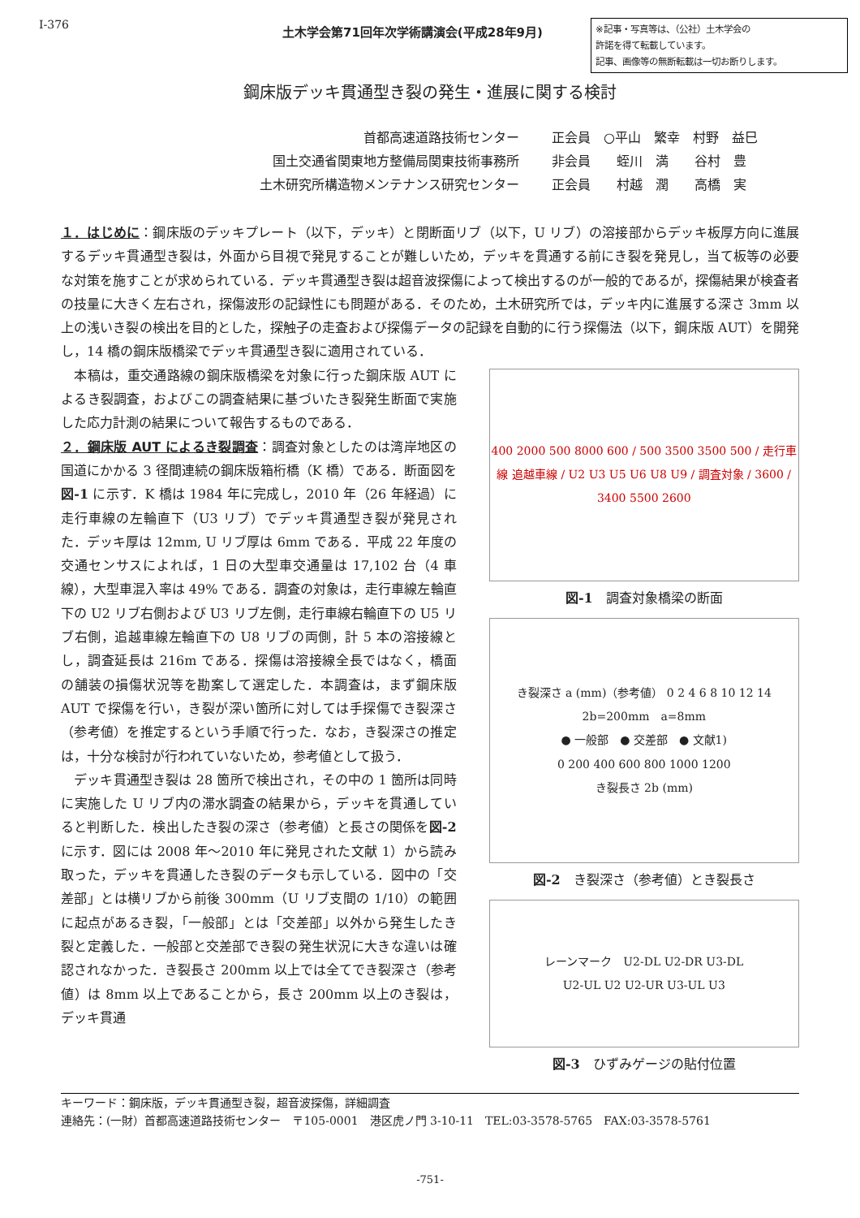Ⅰ-376
土木学会第71回年次学術講演会(平成28年9月)
※記事・写真等は、（公社）土木学会の
許諾を得て転載しています。
記事、画像等の無断転載は一切お断りします。
鋼床版デッキ貫通型き裂の発生・進展に関する検討
首都高速道路技術センター 正会員　○平山　繁幸　村野　益巳
国土交通省関東地方整備局関東技術事務所 非会員　　蛭川　満　　谷村　豊
土木研究所構造物メンテナンス研究センター 正会員　　村越　潤　　高橋　実
１．はじめに：鋼床版のデッキプレート（以下，デッキ）と閉断面リブ（以下，U リブ）の溶接部からデッキ板厚方向に進展するデッキ貫通型き裂は，外面から目視で発見することが難しいため，デッキを貫通する前にき裂を発見し，当て板等の必要な対策を施すことが求められている．デッキ貫通型き裂は超音波探傷によって検出するのが一般的であるが，探傷結果が検査者の技量に大きく左右され，探傷波形の記録性にも問題がある．そのため，土木研究所では，デッキ内に進展する深さ 3mm 以上の浅いき裂の検出を目的とした，探触子の走査および探傷データの記録を自動的に行う探傷法（以下，鋼床版 AUT）を開発し，14 橋の鋼床版橋梁でデッキ貫通型き裂に適用されている．
　本稿は，重交通路線の鋼床版橋梁を対象に行った鋼床版 AUT によるき裂調査，およびこの調査結果に基づいたき裂発生断面で実施した応力計測の結果について報告するものである．
２．鋼床版 AUT によるき裂調査：調査対象としたのは湾岸地区の国道にかかる 3 径間連続の鋼床版箱桁橋（K 橋）である．断面図を図-1 に示す．K 橋は 1984 年に完成し，2010 年（26 年経過）に走行車線の左輪直下（U3 リブ）でデッキ貫通型き裂が発見された．デッキ厚は 12mm, U リブ厚は 6mm である．平成 22 年度の交通センサスによれば，1 日の大型車交通量は 17,102 台（4 車線），大型車混入率は 49% である．調査の対象は，走行車線左輪直下の U2 リブ右側および U3 リブ左側，走行車線右輪直下の U5 リブ右側，追越車線左輪直下の U8 リブの両側，計 5 本の溶接線とし，調査延長は 216m である．探傷は溶接線全長ではなく，橋面の舗装の損傷状況等を勘案して選定した．本調査は，まず鋼床版 AUT で探傷を行い，き裂が深い箇所に対しては手探傷でき裂深さ（参考値）を推定するという手順で行った．なお，き裂深さの推定は，十分な検討が行われていないため，参考値として扱う．
　デッキ貫通型き裂は 28 箇所で検出され，その中の 1 箇所は同時に実施した U リブ内の滞水調査の結果から，デッキを貫通していると判断した．検出したき裂の深さ（参考値）と長さの関係を図-2 に示す．図には 2008 年～2010 年に発見された文献 1）から読み取った，デッキを貫通したき裂のデータも示している．図中の「交差部」とは横リブから前後 300mm（U リブ支間の 1/10）の範囲に起点があるき裂，「一般部」とは「交差部」以外から発生したき裂と定義した．一般部と交差部でき裂の発生状況に大きな違いは確認されなかった．き裂長さ 200mm 以上では全てでき裂深さ（参考値）は 8mm 以上であることから，長さ 200mm 以上のき裂は，デッキ貫通
400 2000 500 8000 600 / 500 3500 3500 500 / 走行車線 追越車線 / U2 U3 U5 U6 U8 U9 / 調査対象 / 3600 / 3400 5500 2600
図-1　調査対象橋梁の断面
き裂深さ a (mm)（参考値） 0 2 4 6 8 10 12 14
2b=200mm　a=8mm
● 一般部　● 交差部　● 文献1)
0 200 400 600 800 1000 1200
き裂長さ 2b (mm)
図-2　き裂深さ（参考値）とき裂長さ
レーンマーク　U2-DL U2-DR U3-DL
U2-UL U2 U2-UR U3-UL U3
図-3　ひずみゲージの貼付位置
キーワード：鋼床版，デッキ貫通型き裂，超音波探傷，詳細調査
連絡先：(一財）首都高速道路技術センター　〒105-0001　港区虎ノ門 3-10-11　TEL:03-3578-5765　FAX:03-3578-5761
-751-